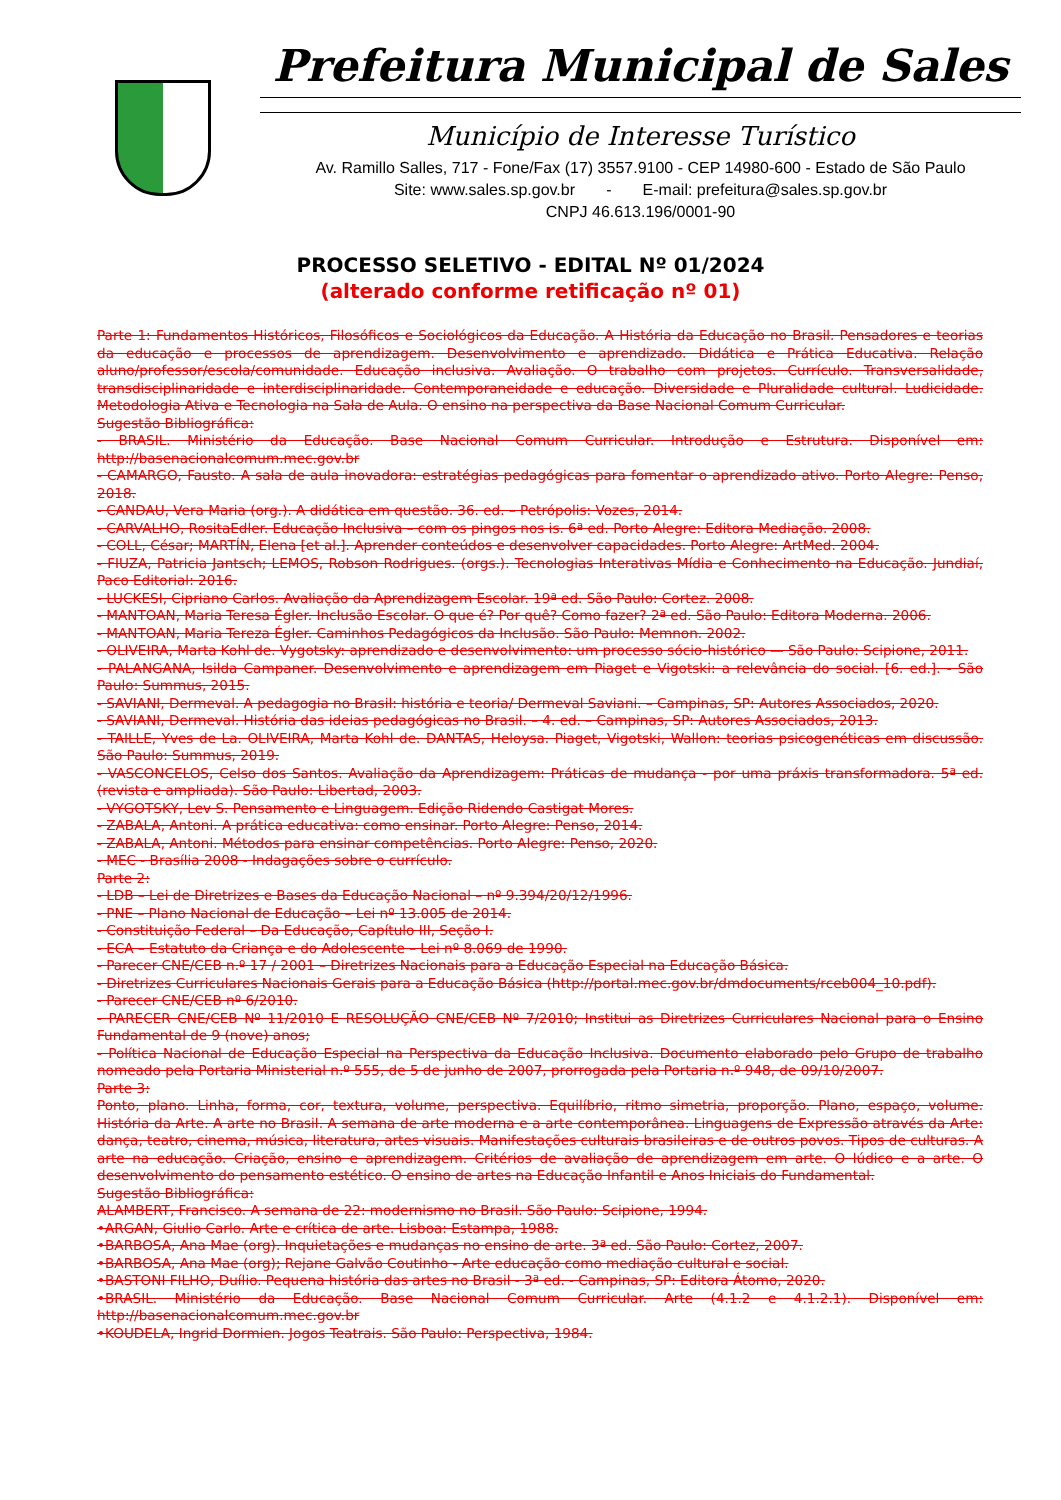Prefeitura Municipal de Sales
Município de Interesse Turístico
Av. Ramillo Salles, 717 - Fone/Fax (17) 3557.9100 - CEP 14980-600 - Estado de São Paulo
Site: www.sales.sp.gov.br - E-mail: prefeitura@sales.sp.gov.br
CNPJ 46.613.196/0001-90
PROCESSO SELETIVO - EDITAL Nº 01/2024
(alterado conforme retificação nº 01)
Parte 1: Fundamentos Históricos, Filosóficos e Sociológicos da Educação. A História da Educação no Brasil. Pensadores e teorias da educação e processos de aprendizagem. Desenvolvimento e aprendizado. Didática e Prática Educativa. Relação aluno/professor/escola/comunidade. Educação inclusiva. Avaliação. O trabalho com projetos. Currículo. Transversalidade, transdisciplinaridade e interdisciplinaridade. Contemporaneidade e educação. Diversidade e Pluralidade cultural. Ludicidade. Metodologia Ativa e Tecnologia na Sala de Aula. O ensino na perspectiva da Base Nacional Comum Curricular.
Sugestão Bibliográfica:
- BRASIL. Ministério da Educação. Base Nacional Comum Curricular. Introdução e Estrutura. Disponível em: http://basenacionalcomum.mec.gov.br
- CAMARGO, Fausto. A sala de aula inovadora: estratégias pedagógicas para fomentar o aprendizado ativo. Porto Alegre: Penso, 2018.
- CANDAU, Vera Maria (org.). A didática em questão. 36. ed. – Petrópolis: Vozes, 2014.
- CARVALHO, RositaEdler. Educação Inclusiva – com os pingos nos is. 6ª ed. Porto Alegre: Editora Mediação. 2008.
- COLL, César; MARTÍN, Elena [et al.]. Aprender conteúdos e desenvolver capacidades. Porto Alegre: ArtMed. 2004.
- FIUZA, Patricia Jantsch; LEMOS, Robson Rodrigues. (orgs.). Tecnologias Interativas Mídia e Conhecimento na Educação. Jundiaí, Paco Editorial: 2016.
- LUCKESI, Cipriano Carlos. Avaliação da Aprendizagem Escolar. 19ª ed. São Paulo: Cortez. 2008.
- MANTOAN, Maria Teresa Égler. Inclusão Escolar. O que é? Por quê? Como fazer? 2ª ed. São Paulo: Editora Moderna. 2006.
- MANTOAN, Maria Tereza Égler. Caminhos Pedagógicos da Inclusão. São Paulo: Memnon. 2002.
- OLIVEIRA, Marta Kohl de. Vygotsky: aprendizado e desenvolvimento: um processo sócio-histórico — São Paulo: Scipione, 2011.
- PALANGANA, Isilda Campaner. Desenvolvimento e aprendizagem em Piaget e Vigotski: a relevância do social. [6. ed.]. - São Paulo: Summus, 2015.
- SAVIANI, Dermeval. A pedagogia no Brasil: história e teoria/ Dermeval Saviani. – Campinas, SP: Autores Associados, 2020.
- SAVIANI, Dermeval. História das ideias pedagógicas no Brasil. – 4. ed. – Campinas, SP: Autores Associados, 2013.
- TAILLE, Yves de La. OLIVEIRA, Marta Kohl de. DANTAS, Heloysa. Piaget, Vigotski, Wallon: teorias psicogenéticas em discussão. São Paulo: Summus, 2019.
- VASCONCELOS, Celso dos Santos. Avaliação da Aprendizagem: Práticas de mudança - por uma práxis transformadora. 5ª ed.(revista e ampliada). São Paulo: Libertad, 2003.
- VYGOTSKY, Lev S. Pensamento e Linguagem. Edição Ridendo Castigat Mores.
- ZABALA, Antoni. A prática educativa: como ensinar. Porto Alegre: Penso, 2014.
- ZABALA, Antoni. Métodos para ensinar competências. Porto Alegre: Penso, 2020.
- MEC - Brasília 2008 - Indagações sobre o currículo.
Parte 2:
- LDB – Lei de Diretrizes e Bases da Educação Nacional – nº 9.394/20/12/1996.
- PNE – Plano Nacional de Educação – Lei nº 13.005 de 2014.
- Constituição Federal – Da Educação, Capítulo III, Seção I.
- ECA – Estatuto da Criança e do Adolescente – Lei nº 8.069 de 1990.
- Parecer CNE/CEB n.º 17 / 2001 – Diretrizes Nacionais para a Educação Especial na Educação Básica.
- Diretrizes Curriculares Nacionais Gerais para a Educação Básica (http://portal.mec.gov.br/dmdocuments/rceb004_10.pdf).
- Parecer CNE/CEB nº 6/2010.
- PARECER CNE/CEB Nº 11/2010 E RESOLUÇÃO CNE/CEB Nº 7/2010; Institui as Diretrizes Curriculares Nacional para o Ensino Fundamental de 9 (nove) anos;
- Política Nacional de Educação Especial na Perspectiva da Educação Inclusiva. Documento elaborado pelo Grupo de trabalho nomeado pela Portaria Ministerial n.º 555, de 5 de junho de 2007, prorrogada pela Portaria n.º 948, de 09/10/2007.
Parte 3:
Ponto, plano. Linha, forma, cor, textura, volume, perspectiva. Equilíbrio, ritmo simetria, proporção. Plano, espaço, volume. História da Arte. A arte no Brasil. A semana de arte moderna e a arte contemporânea. Linguagens de Expressão através da Arte: dança, teatro, cinema, música, literatura, artes visuais. Manifestações culturais brasileiras e de outros povos. Tipos de culturas. A arte na educação. Criação, ensino e aprendizagem. Critérios de avaliação de aprendizagem em arte. O lúdico e a arte. O desenvolvimento do pensamento estético. O ensino de artes na Educação Infantil e Anos Iniciais do Fundamental.
Sugestão Bibliográfica:
ALAMBERT, Francisco. A semana de 22: modernismo no Brasil. São Paulo: Scipione, 1994.
•ARGAN, Giulio Carlo. Arte e crítica de arte. Lisboa: Estampa, 1988.
•BARBOSA, Ana Mae (org). Inquietações e mudanças no ensino de arte. 3ª ed. São Paulo: Cortez, 2007.
•BARBOSA, Ana Mae (org); Rejane Galvão Coutinho - Arte educação como mediação cultural e social.
•BASTONI FILHO, Duílio. Pequena história das artes no Brasil - 3ª ed. - Campinas, SP: Editora Átomo, 2020.
•BRASIL. Ministério da Educação. Base Nacional Comum Curricular. Arte (4.1.2 e 4.1.2.1). Disponível em: http://basenacionalcomum.mec.gov.br
•KOUDELA, Ingrid Dormien. Jogos Teatrais. São Paulo: Perspectiva, 1984.